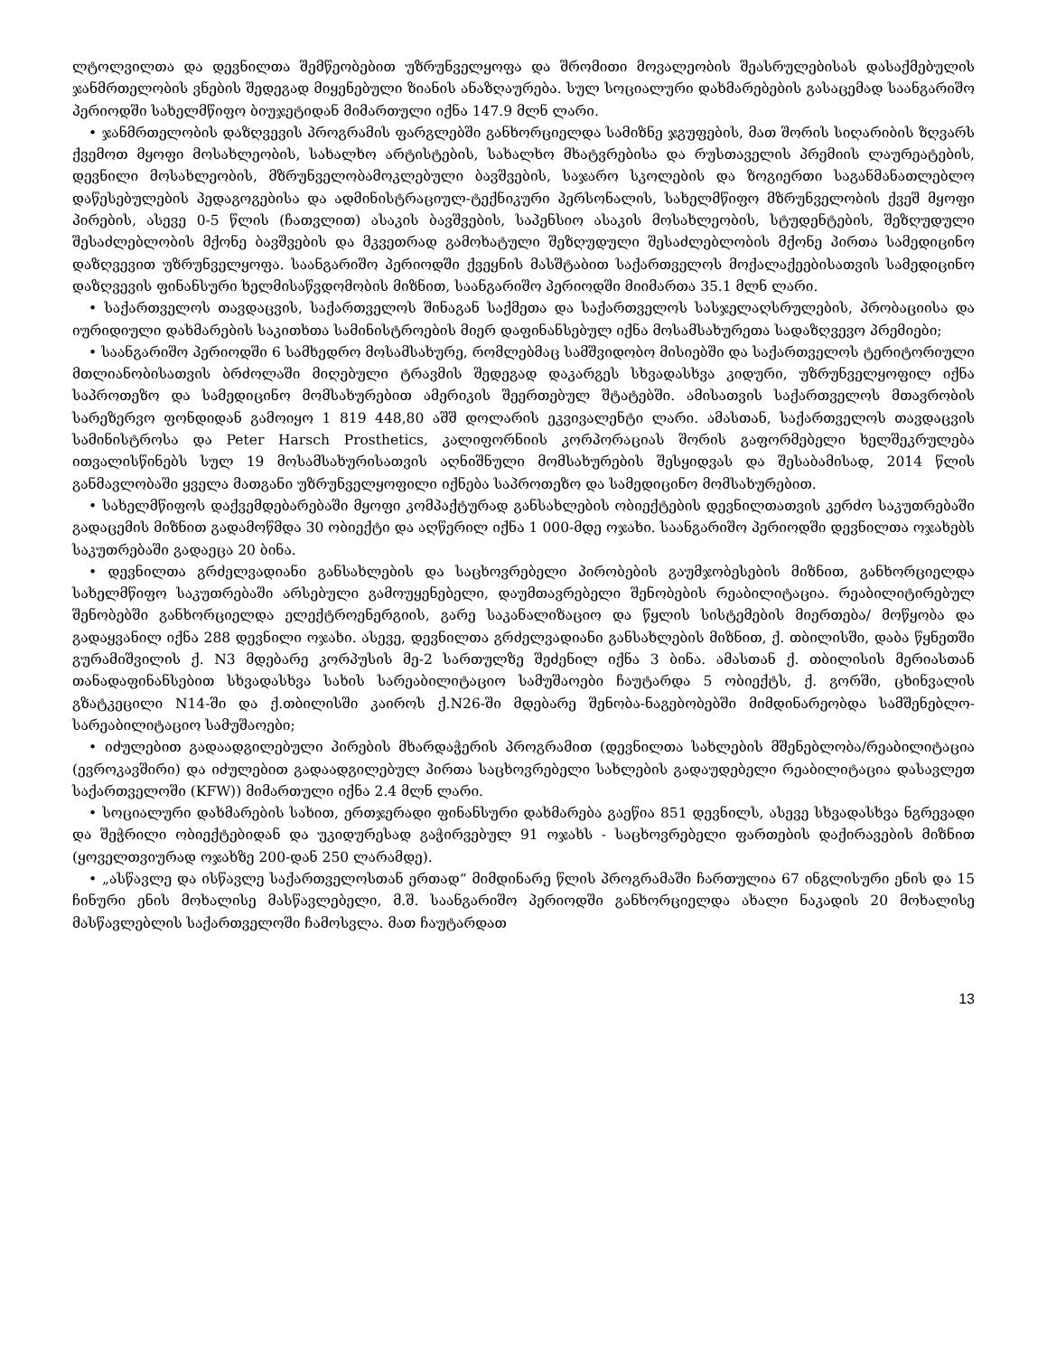ლტოლვილთა და დევნილთა შემწეობებით უზრუნველყოფა და შრომითი მოვალეობის შეასრულებისას დასაქმებულის ჯანმრთელობის ვნების შედეგად მიყენებული ზიანის ანაზღაურება. სულ სოციალური დახმარებების გასაცემად საანგარიშო პერიოდში სახელმწიფო ბიუჯეტიდან მიმართული იქნა 147.9 მლნ ლარი.
• ჯანმრთელობის დაზღვევის პროგრამის ფარგლებში განხორციელდა სამიზნე ჯგუფების, მათ შორის სიღარიბის ზღვარს ქვემოთ მყოფი მოსახლეობის, სახალხო არტისტების, სახალხო მხატვრებისა და რუსთაველის პრემიის ლაურეატების, დევნილი მოსახლეობის, მზრუნველობამოკლებული ბავშვების, საჯარო სკოლების და ზოგიერთი საგანმანათლებლო დაწესებულების პედაგოგებისა და ადმინისტრაციულ-ტექნიკური პერსონალის, სახელმწიფო მზრუნველობის ქვეშ მყოფი პირების, ასევე 0-5 წლის (ჩათვლით) ასაკის ბავშვების, საპენსიო ასაკის მოსახლეობის, სტუდენტების, შეზღუდული შესაძლებლობის მქონე ბავშვების და მკვეთრად გამოხატული შეზღუდული შესაძლებლობის მქონე პირთა სამედიცინო დაზღვევით უზრუნველყოფა. საანგარიშო პერიოდში ქვეყნის მასშტაბით საქართველოს მოქალაქეებისათვის სამედიცინო დაზღვევის ფინანსური ხელმისაწვდომობის მიზნით, საანგარიშო პერიოდში მიიმართა 35.1 მლნ ლარი.
• საქართველოს თავდაცვის, საქართველოს შინაგან საქმეთა და საქართველოს სასჯელაღსრულების, პრობაციისა და იურიდიული დახმარების საკითხთა სამინისტროების მიერ დაფინანსებულ იქნა მოსამსახურეთა სადაზღვევო პრემიები;
• საანგარიშო პერიოდში 6 სამხედრო მოსამსახურე, რომლებმაც სამშვიდობო მისიებში და საქართველოს ტერიტორიული მთლიანობისათვის ბრძოლაში მიღებული ტრავმის შედეგად დაკარგეს სხვადასხვა კიდური, უზრუნველყოფილ იქნა საპროთეზო და სამედიცინო მომსახურებით ამერიკის შეერთებულ შტატებში. ამისათვის საქართველოს მთავრობის სარეზერვო ფონდიდან გამოიყო 1 819 448,80 აშშ დოლარის ეკვივალენტი ლარი. ამასთან, საქართველოს თავდაცვის სამინისტროსა და Peter Harsch Prosthetics, კალიფორნიის კორპორაციას შორის გაფორმებელი ხელშეკრულება ითვალისწინებს სულ 19 მოსამსახურისათვის აღნიშნული მომსახურების შესყიდვას და შესაბამისად, 2014 წლის განმავლობაში ყველა მათგანი უზრუნველყოფილი იქნება საპროთეზო და სამედიცინო მომსახურებით.
• სახელმწიფოს დაქვემდებარებაში მყოფი კომპაქტურად განსახლების ობიექტების დევნილთათვის კერძო საკუთრებაში გადაცემის მიზნით გადამოწმდა 30 ობიექტი და აღწერილ იქნა 1 000-მდე ოჯახი. საანგარიშო პერიოდში დევნილთა ოჯახებს საკუთრებაში გადაეცა 20 ბინა.
• დევნილთა გრძელვადიანი განსახლების და საცხოვრებელი პირობების გაუმჯობესების მიზნით, განხორციელდა სახელმწიფო საკუთრებაში არსებული გამოუყენებელი, დაუმთავრებელი შენობების რეაბილიტაცია. რეაბილიტირებულ შენობებში განხორციელდა ელექტროენერგიის, გარე საკანალიზაციო და წყლის სისტემების მიერთება/ მოწყობა და გადაყვანილ იქნა 288 დევნილი ოჯახი. ასევე, დევნილთა გრძელვადიანი განსახლების მიზნით, ქ. თბილისში, დაბა წყნეთში გურამიშვილის ქ. N3 მდებარე კორპუსის მე-2 სართულზე შეძენილ იქნა 3 ბინა. ამასთან ქ. თბილისის მერიასთან თანადაფინანსებით სხვადასხვა სახის სარეაბილიტაციო სამუშაოები ჩაუტარდა 5 ობიექტს, ქ. გორში, ცხინვალის გზატკეცილი N14-ში და ქ.თბილისში კაიროს ქ.N26-ში მდებარე შენობა-ნაგებობებში მიმდინარეობდა სამშენებლო-სარეაბილიტაციო სამუშაოები;
• იძულებით გადაადგილებული პირების მხარდაჭერის პროგრამით (დევნილთა სახლების მშენებლობა/რეაბილიტაცია (ევროკავშირი) და იძულებით გადაადგილებულ პირთა საცხოვრებელი სახლების გადაუდებელი რეაბილიტაცია დასავლეთ საქართველოში (KFW)) მიმართული იქნა 2.4 მლნ ლარი.
• სოციალური დახმარების სახით, ერთჯერადი ფინანსური დახმარება გაეწია 851 დევნილს, ასევე სხვადასხვა ნგრევადი და შეჭრილი ობიექტებიდან და უკიდურესად გაჭირვებულ 91 ოჯახს - საცხოვრებელი ფართების დაქირავების მიზნით (ყოველთვიურად ოჯახზე 200-დან 250 ლარამდე).
• „ასწავლე და ისწავლე საქართველოსთან ერთად“ მიმდინარე წლის პროგრამაში ჩართულია 67 ინგლისური ენის და 15 ჩინური ენის მოხალისე მასწავლებელი, მ.შ. საანგარიშო პერიოდში განხორციელდა ახალი ნაკადის 20 მოხალისე მასწავლებლის საქართველოში ჩამოსვლა. მათ ჩაუტარდათ
13